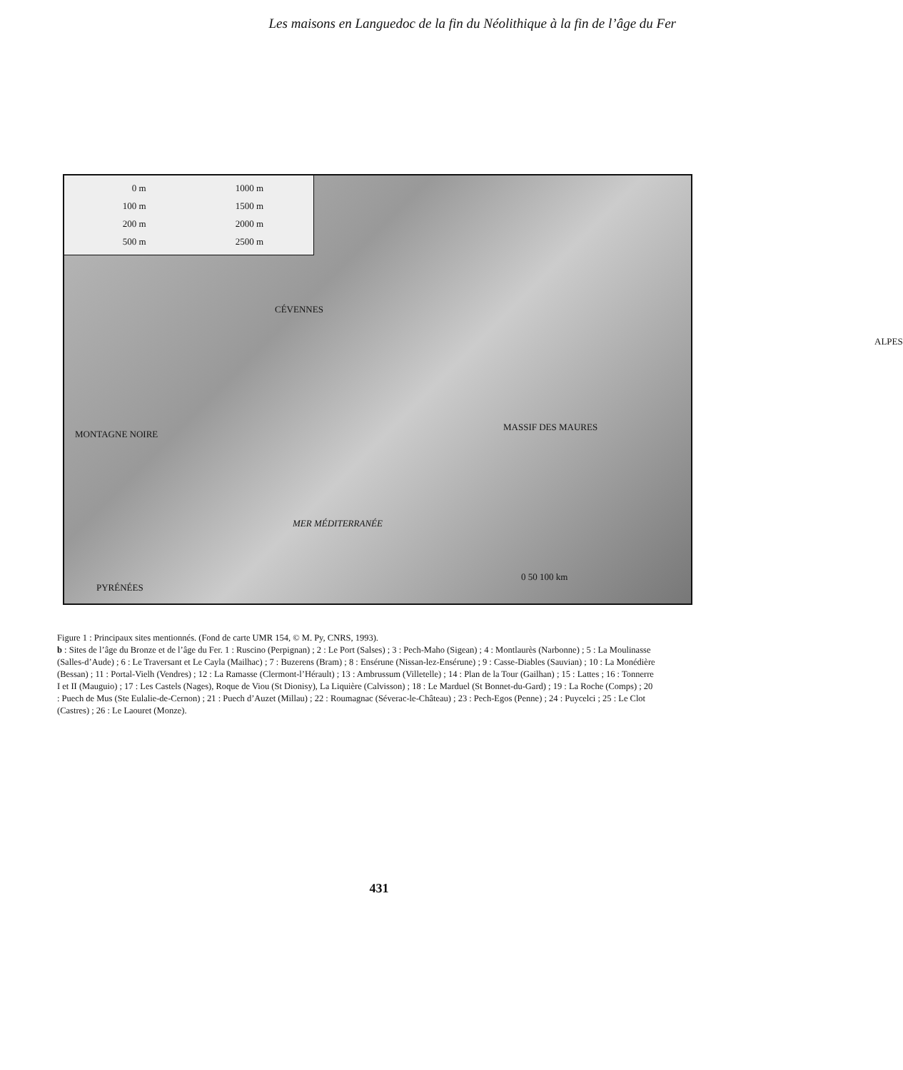Les maisons en Languedoc de la fin du Néolithique à la fin de l’âge du Fer
0 m
1000 m
100 m
1500 m
200 m
2000 m
500 m
2500 m
CÉVENNES
ALPES
MONTAGNE NOIRE
MASSIF DES MAURES
MER MÉDITERRANÉE
PYRÉNÉES
0 50 100 km
Figure 1 : Principaux sites mentionnés. (Fond de carte UMR 154, © M. Py, CNRS, 1993).
b : Sites de l’âge du Bronze et de l’âge du Fer. 1 : Ruscino (Perpignan) ; 2 : Le Port (Salses) ; 3 : Pech-Maho (Sigean) ; 4 : Montlaurès (Narbonne) ; 5 : La Moulinasse (Salles-d’Aude) ; 6 : Le Traversant et Le Cayla (Mailhac) ; 7 : Buzerens (Bram) ; 8 : Ensérune (Nissan-lez-Ensérune) ; 9 : Casse-Diables (Sauvian) ; 10 : La Monédière (Bessan) ; 11 : Portal-Vielh (Vendres) ; 12 : La Ramasse (Clermont-l’Hérault) ; 13 : Ambrussum (Villetelle) ; 14 : Plan de la Tour (Gailhan) ; 15 : Lattes ; 16 : Tonnerre I et II (Mauguio) ; 17 : Les Castels (Nages), Roque de Viou (St Dionisy), La Liquière (Calvisson) ; 18 : Le Marduel (St Bonnet-du-Gard) ; 19 : La Roche (Comps) ; 20 : Puech de Mus (Ste Eulalie-de-Cernon) ; 21 : Puech d’Auzet (Millau) ; 22 : Roumagnac (Séverac-le-Château) ; 23 : Pech-Egos (Penne) ; 24 : Puycelci ; 25 : Le Clot (Castres) ; 26 : Le Laouret (Monze).
431